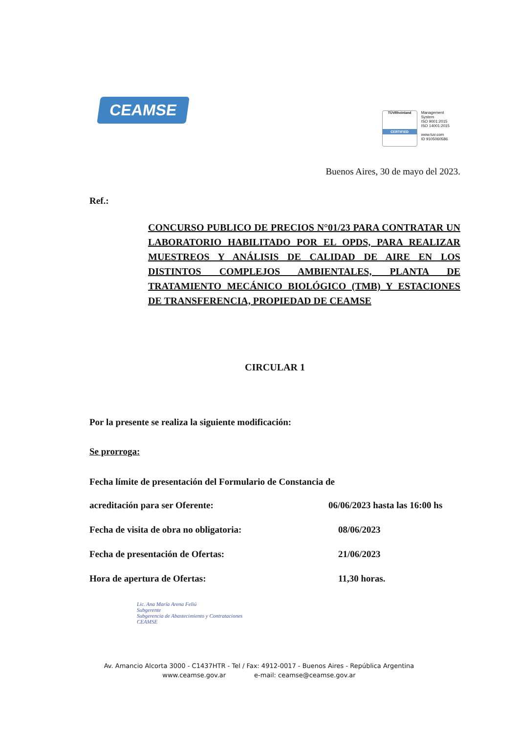CEAMSE
TÜVRheinland
CERTIFIED
Management
System
ISO 9001:2015
ISO 14001:2015
www.tuv.com
ID 9105060586
Buenos Aires, 30 de mayo del 2023.
Ref.:
CONCURSO PUBLICO DE PRECIOS N°01/23 PARA CONTRATAR UN LABORATORIO HABILITADO POR EL OPDS, PARA REALIZAR MUESTREOS Y ANÁLISIS DE CALIDAD DE AIRE EN LOS DISTINTOS COMPLEJOS AMBIENTALES, PLANTA DE TRATAMIENTO MECÁNICO BIOLÓGICO (TMB) Y ESTACIONES DE TRANSFERENCIA, PROPIEDAD DE CEAMSE
CIRCULAR 1
Por la presente se realiza la siguiente modificación:
Se prorroga:
Fecha límite de presentación del Formulario de Constancia de
acreditación para ser Oferente: 06/06/2023 hasta las 16:00 hs
Fecha de visita de obra no obligatoria: 08/06/2023
Fecha de presentación de Ofertas: 21/06/2023
Hora de apertura de Ofertas: 11,30 horas.
Lic. Ana María Arena Feliú
Subgerente
Subgerencia de Abastecimiento y Contrataciones
CEAMSE
Av. Amancio Alcorta 3000 - C1437HTR - Tel / Fax: 4912-0017 - Buenos Aires - República Argentina
www.ceamse.gov.ar e-mail: ceamse@ceamse.gov.ar